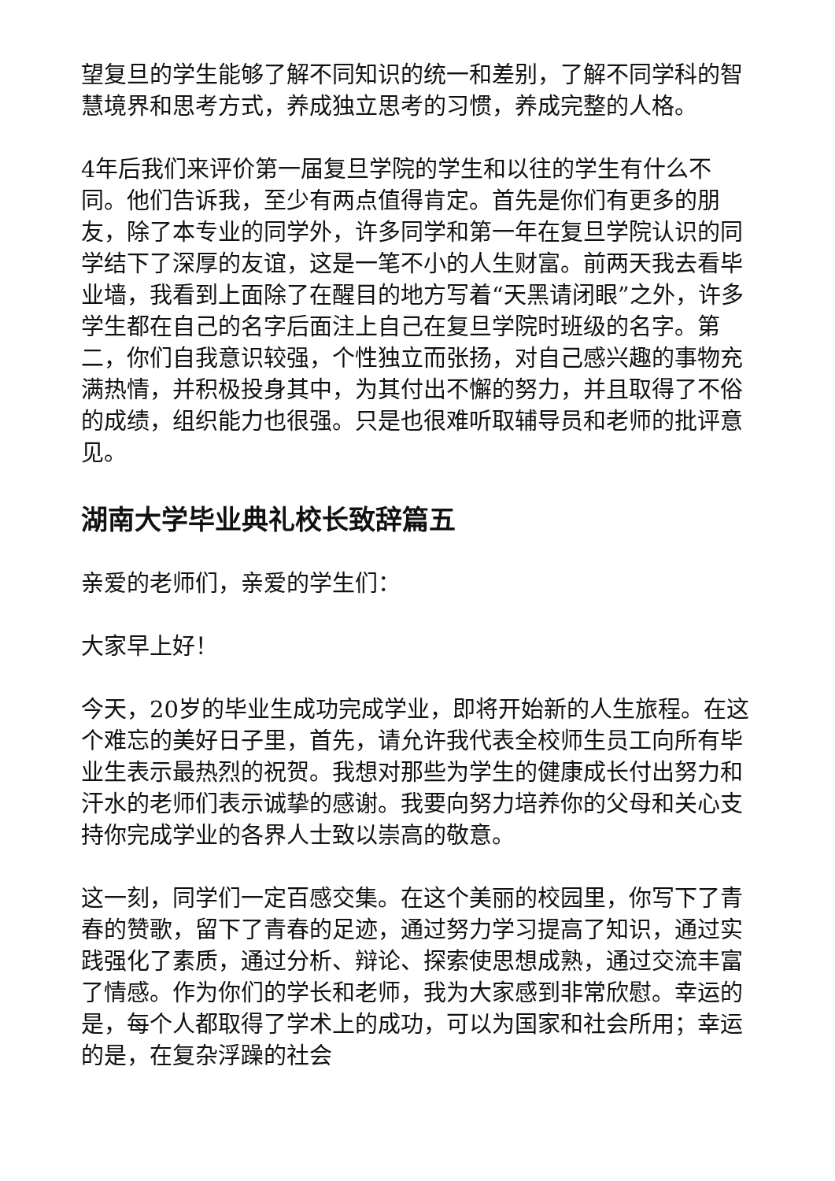望复旦的学生能够了解不同知识的统一和差别，了解不同学科的智慧境界和思考方式，养成独立思考的习惯，养成完整的人格。
4年后我们来评价第一届复旦学院的学生和以往的学生有什么不同。他们告诉我，至少有两点值得肯定。首先是你们有更多的朋友，除了本专业的同学外，许多同学和第一年在复旦学院认识的同学结下了深厚的友谊，这是一笔不小的人生财富。前两天我去看毕业墙，我看到上面除了在醒目的地方写着“天黑请闭眼”之外，许多学生都在自己的名字后面注上自己在复旦学院时班级的名字。第二，你们自我意识较强，个性独立而张扬，对自己感兴趣的事物充满热情，并积极投身其中，为其付出不懈的努力，并且取得了不俗的成绩，组织能力也很强。只是也很难听取辅导员和老师的批评意见。
湖南大学毕业典礼校长致辞篇五
亲爱的老师们，亲爱的学生们：
大家早上好！
今天，20岁的毕业生成功完成学业，即将开始新的人生旅程。在这个难忘的美好日子里，首先，请允许我代表全校师生员工向所有毕业生表示最热烈的祝贺。我想对那些为学生的健康成长付出努力和汗水的老师们表示诚挚的感谢。我要向努力培养你的父母和关心支持你完成学业的各界人士致以崇高的敬意。
这一刻，同学们一定百感交集。在这个美丽的校园里，你写下了青春的赞歌，留下了青春的足迹，通过努力学习提高了知识，通过实践强化了素质，通过分析、辩论、探索使思想成熟，通过交流丰富了情感。作为你们的学长和老师，我为大家感到非常欣慰。幸运的是，每个人都取得了学术上的成功，可以为国家和社会所用；幸运的是，在复杂浮躁的社会